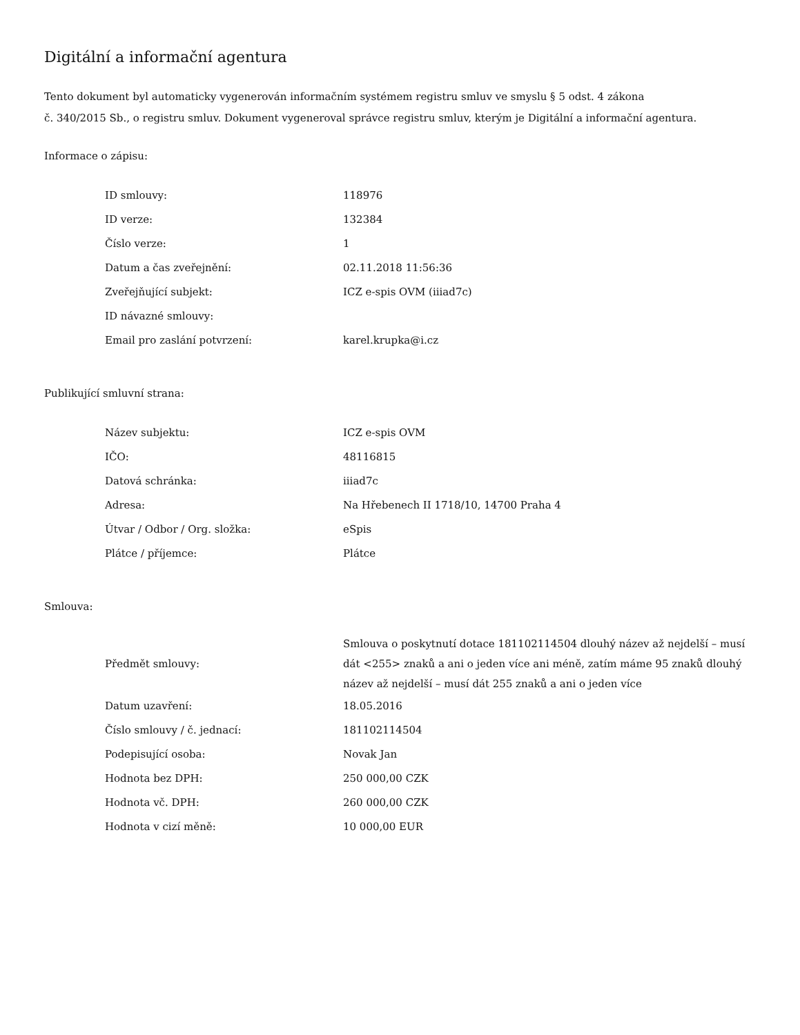Digitální a informační agentura
Tento dokument byl automaticky vygenerován informačním systémem registru smluv ve smyslu § 5 odst. 4 zákona
č. 340/2015 Sb., o registru smluv. Dokument vygeneroval správce registru smluv, kterým je Digitální a informační agentura.
Informace o zápisu:
| ID smlouvy: | 118976 |
| ID verze: | 132384 |
| Číslo verze: | 1 |
| Datum a čas zveřejnění: | 02.11.2018 11:56:36 |
| Zveřejňující subjekt: | ICZ e-spis OVM (iiiad7c) |
| ID návazné smlouvy: | |
| Email pro zaslání potvrzení: | karel.krupka@i.cz |
Publikující smluvní strana:
| Název subjektu: | ICZ e-spis OVM |
| IČO: | 48116815 |
| Datová schránka: | iiiad7c |
| Adresa: | Na Hřebenech II 1718/10, 14700 Praha 4 |
| Útvar / Odbor / Org. složka: | eSpis |
| Plátce / příjemce: | Plátce |
Smlouva:
| Předmět smlouvy: | Smlouva o poskytnutí dotace 181102114504 dlouhý název až nejdelší – musí dát <255> znaků a ani o jeden více ani méně, zatím máme 95 znaků dlouhý název až nejdelší – musí dát 255 znaků a ani o jeden více |
| Datum uzavření: | 18.05.2016 |
| Číslo smlouvy / č. jednací: | 181102114504 |
| Podepisující osoba: | Novak Jan |
| Hodnota bez DPH: | 250 000,00 CZK |
| Hodnota vč. DPH: | 260 000,00 CZK |
| Hodnota v cizí měně: | 10 000,00 EUR |